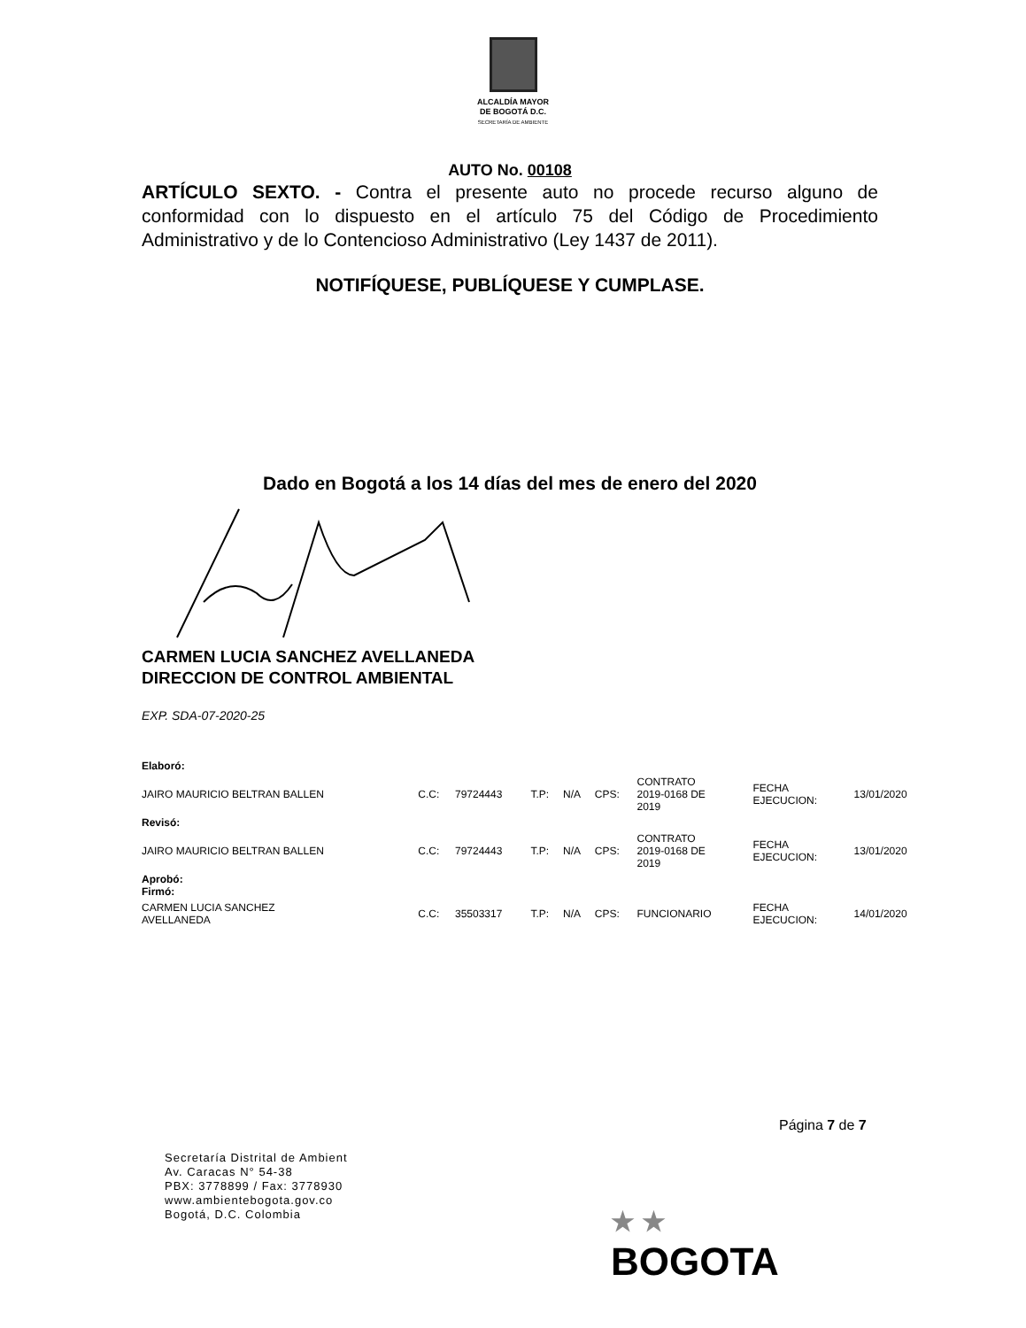ALCALDÍA MAYOR
DE BOGOTÁ D.C.
SECRETARÍA DE AMBIENTE
AUTO No. 00108
ARTÍCULO SEXTO. - Contra el presente auto no procede recurso alguno de conformidad con lo dispuesto en el artículo 75 del Código de Procedimiento Administrativo y de lo Contencioso Administrativo (Ley 1437 de 2011).
NOTIFÍQUESE, PUBLÍQUESE Y CUMPLASE.
Dado en Bogotá a los 14 días del mes de enero del 2020
CARMEN LUCIA SANCHEZ AVELLANEDA
DIRECCION DE CONTROL AMBIENTAL
EXP. SDA-07-2020-25
| Elaboró: | | | | | | | | |
| JAIRO MAURICIO BELTRAN BALLEN | C.C: | 79724443 | T.P: | N/A | CPS: | CONTRATO 2019-0168 DE 2019 | FECHA EJECUCION: | 13/01/2020 |
| Revisó: | | | | | | | | |
| JAIRO MAURICIO BELTRAN BALLEN | C.C: | 79724443 | T.P: | N/A | CPS: | CONTRATO 2019-0168 DE 2019 | FECHA EJECUCION: | 13/01/2020 |
| Aprobó: Firmó: | | | | | | | | |
| CARMEN LUCIA SANCHEZ AVELLANEDA | C.C: | 35503317 | T.P: | N/A | CPS: | FUNCIONARIO | FECHA EJECUCION: | 14/01/2020 |
Página 7 de 7
Secretaría Distrital de Ambient
Av. Caracas N° 54-38
PBX: 3778899 / Fax: 3778930
www.ambientebogota.gov.co
Bogotá, D.C. Colombia
★ ★
BOGOTA